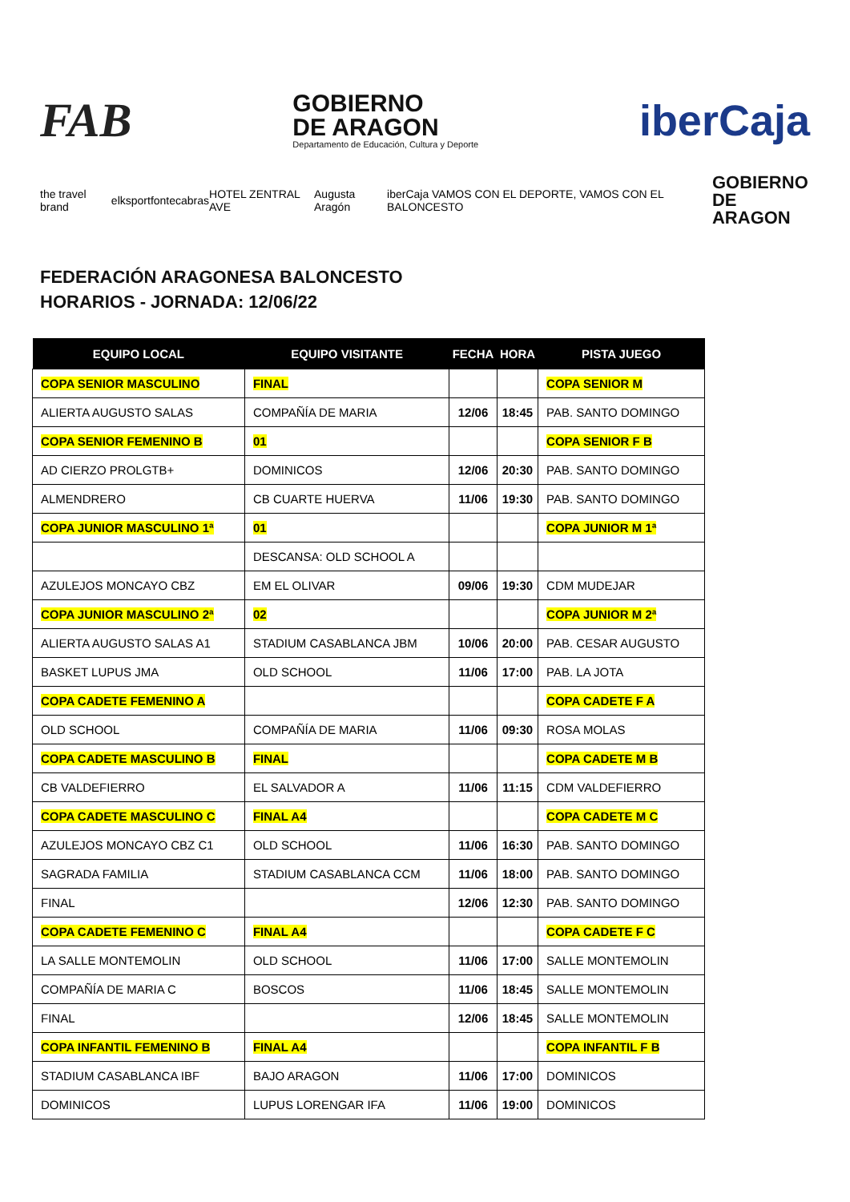FAB GOBIERNO
DE ARAGON
Departamento de Educación, Cultura y Deporte iberCaja
the travel brand elksport fontecabras HOTEL ZENTRAL AVE Augusta Aragón iberCaja VAMOS CON EL DEPORTE, VAMOS CON EL BALONCESTO GOBIERNO
DE ARAGON
FEDERACIÓN ARAGONESA BALONCESTO
HORARIOS - JORNADA: 12/06/22
| EQUIPO LOCAL | EQUIPO VISITANTE | FECHA | HORA | PISTA JUEGO |
| --- | --- | --- | --- | --- |
| COPA SENIOR MASCULINO | FINAL | | | COPA SENIOR M |
| ALIERTA AUGUSTO SALAS | COMPAÑÍA DE MARIA | 12/06 | 18:45 | PAB. SANTO DOMINGO |
| COPA SENIOR FEMENINO B | 01 | | | COPA SENIOR F B |
| AD CIERZO PROLGTB+ | DOMINICOS | 12/06 | 20:30 | PAB. SANTO DOMINGO |
| ALMENDRERO | CB CUARTE HUERVA | 11/06 | 19:30 | PAB. SANTO DOMINGO |
| COPA JUNIOR MASCULINO 1ª | 01 | | | COPA JUNIOR M 1ª |
| | DESCANSA: OLD SCHOOL A | | | |
| AZULEJOS MONCAYO CBZ | EM EL OLIVAR | 09/06 | 19:30 | CDM MUDEJAR |
| COPA JUNIOR MASCULINO 2ª | 02 | | | COPA JUNIOR M 2ª |
| ALIERTA AUGUSTO SALAS A1 | STADIUM CASABLANCA JBM | 10/06 | 20:00 | PAB. CESAR AUGUSTO |
| BASKET LUPUS JMA | OLD SCHOOL | 11/06 | 17:00 | PAB. LA JOTA |
| COPA CADETE FEMENINO A | | | | COPA CADETE F A |
| OLD SCHOOL | COMPAÑÍA DE MARIA | 11/06 | 09:30 | ROSA MOLAS |
| COPA CADETE MASCULINO B | FINAL | | | COPA CADETE M B |
| CB VALDEFIERRO | EL SALVADOR A | 11/06 | 11:15 | CDM VALDEFIERRO |
| COPA CADETE MASCULINO C | FINAL A4 | | | COPA CADETE M C |
| AZULEJOS MONCAYO CBZ C1 | OLD SCHOOL | 11/06 | 16:30 | PAB. SANTO DOMINGO |
| SAGRADA FAMILIA | STADIUM CASABLANCA CCM | 11/06 | 18:00 | PAB. SANTO DOMINGO |
| FINAL | | 12/06 | 12:30 | PAB. SANTO DOMINGO |
| COPA CADETE FEMENINO C | FINAL A4 | | | COPA CADETE F C |
| LA SALLE MONTEMOLIN | OLD SCHOOL | 11/06 | 17:00 | SALLE MONTEMOLIN |
| COMPAÑÍA DE MARIA C | BOSCOS | 11/06 | 18:45 | SALLE MONTEMOLIN |
| FINAL | | 12/06 | 18:45 | SALLE MONTEMOLIN |
| COPA INFANTIL FEMENINO B | FINAL A4 | | | COPA INFANTIL F B |
| STADIUM CASABLANCA IBF | BAJO ARAGON | 11/06 | 17:00 | DOMINICOS |
| DOMINICOS | LUPUS LORENGAR IFA | 11/06 | 19:00 | DOMINICOS |